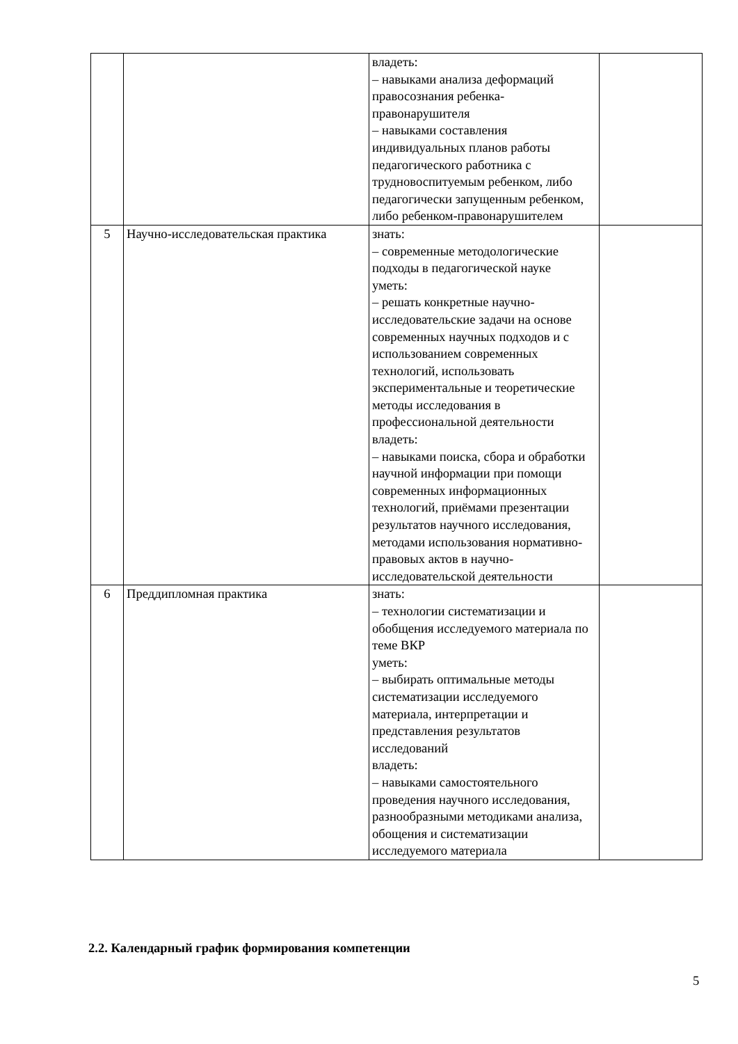| | | владеть: – навыками анализа деформаций правосознания ребенка-правонарушителя – навыками составления индивидуальных планов работы педагогического работника с трудновоспитуемым ребенком, либо педагогически запущенным ребенком, либо ребенком-правонарушителем | |
| 5 | Научно-исследовательская практика | знать: – современные методологические подходы в педагогической науке уметь: – решать конкретные научно-исследовательские задачи на основе современных научных подходов и с использованием современных технологий, использовать экспериментальные и теоретические методы исследования в профессиональной деятельности владеть: – навыками поиска, сбора и обработки научной информации при помощи современных информационных технологий, приёмами презентации результатов научного исследования, методами использования нормативно-правовых актов в научно-исследовательской деятельности | |
| 6 | Преддипломная практика | знать: – технологии систематизации и обобщения исследуемого материала по теме ВКР уметь: – выбирать оптимальные методы систематизации исследуемого материала, интерпретации и представления результатов исследований владеть: – навыками самостоятельного проведения научного исследования, разнообразными методиками анализа, обощения и систематизации исследуемого материала | |
2.2. Календарный график формирования компетенции
5